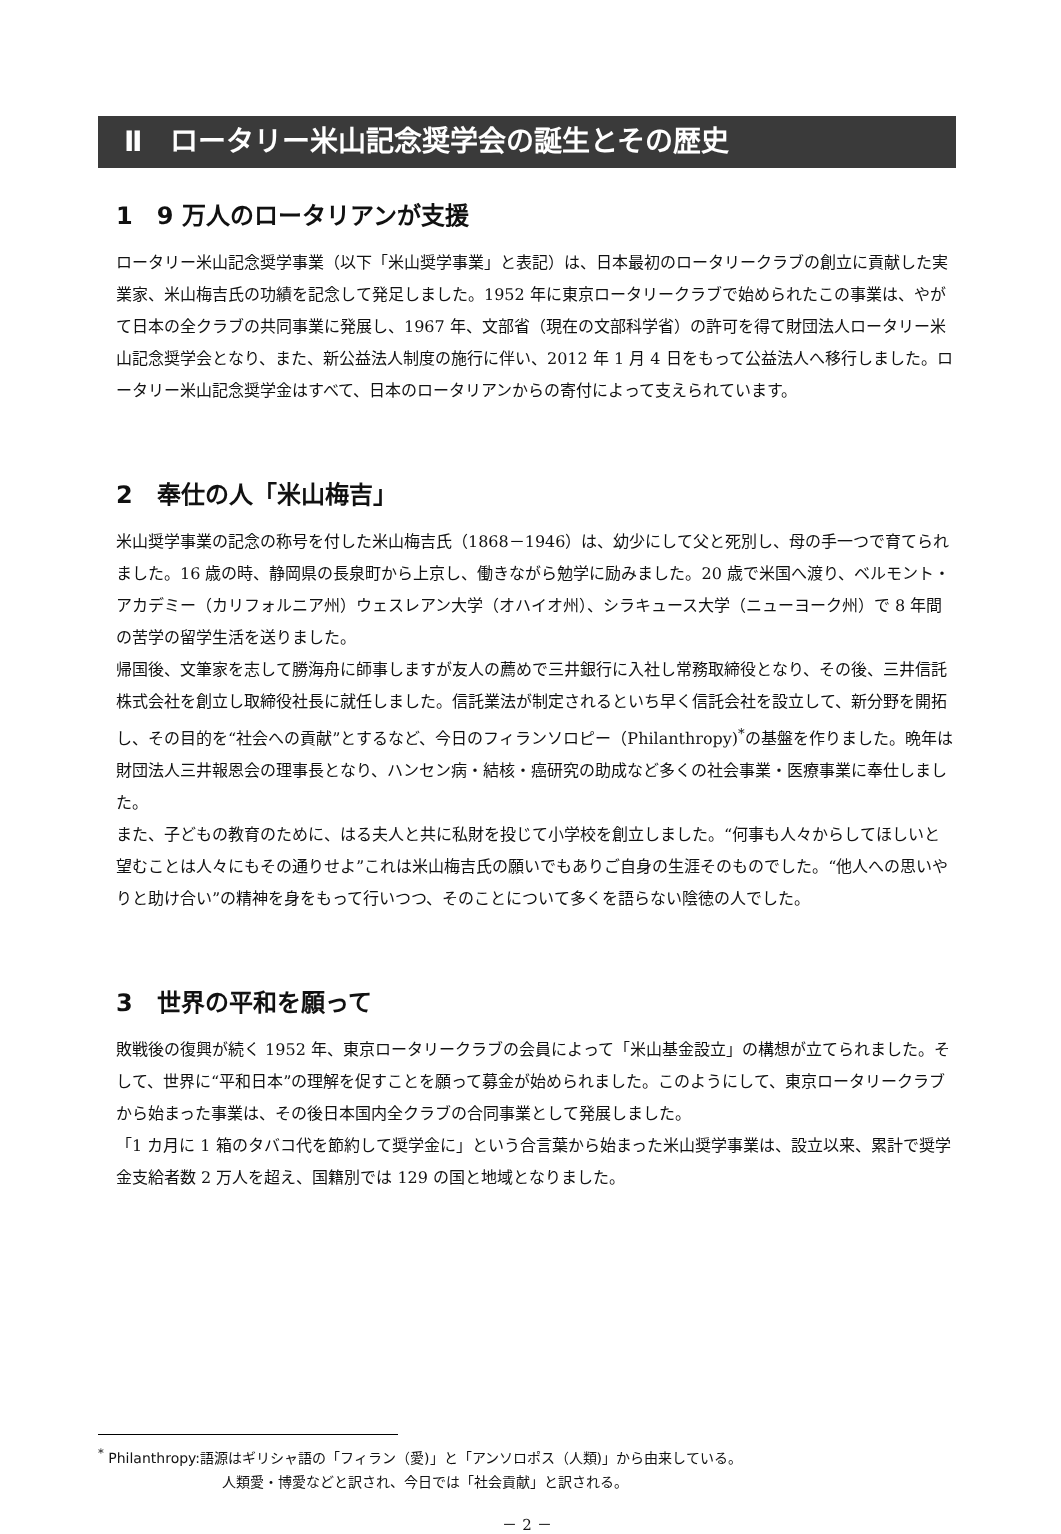Ⅱ　ロータリー米山記念奨学会の誕生とその歴史
1　9 万人のロータリアンが支援
ロータリー米山記念奨学事業（以下「米山奨学事業」と表記）は、日本最初のロータリークラブの創立に貢献した実業家、米山梅吉氏の功績を記念して発足しました。1952 年に東京ロータリークラブで始められたこの事業は、やがて日本の全クラブの共同事業に発展し、1967 年、文部省（現在の文部科学省）の許可を得て財団法人ロータリー米山記念奨学会となり、また、新公益法人制度の施行に伴い、2012 年 1 月 4 日をもって公益法人へ移行しました。ロータリー米山記念奨学金はすべて、日本のロータリアンからの寄付によって支えられています。
2　奉仕の人「米山梅吉」
米山奨学事業の記念の称号を付した米山梅吉氏（1868－1946）は、幼少にして父と死別し、母の手一つで育てられました。16 歳の時、静岡県の長泉町から上京し、働きながら勉学に励みました。20 歳で米国へ渡り、ベルモント・アカデミー（カリフォルニア州）ウェスレアン大学（オハイオ州）、シラキュース大学（ニューヨーク州）で 8 年間の苦学の留学生活を送りました。
帰国後、文筆家を志して勝海舟に師事しますが友人の薦めで三井銀行に入社し常務取締役となり、その後、三井信託株式会社を創立し取締役社長に就任しました。信託業法が制定されるといち早く信託会社を設立して、新分野を開拓し、その目的を“社会への貢献”とするなど、今日のフィランソロピー（Philanthropy)<sup>*</sup>の基盤を作りました。晩年は財団法人三井報恩会の理事長となり、ハンセン病・結核・癌研究の助成など多くの社会事業・医療事業に奉仕しました。
また、子どもの教育のために、はる夫人と共に私財を投じて小学校を創立しました。“何事も人々からしてほしいと望むことは人々にもその通りせよ”これは米山梅吉氏の願いでもありご自身の生涯そのものでした。“他人への思いやりと助け合い”の精神を身をもって行いつつ、そのことについて多くを語らない陰徳の人でした。
3　世界の平和を願って
敗戦後の復興が続く 1952 年、東京ロータリークラブの会員によって「米山基金設立」の構想が立てられました。そして、世界に“平和日本”の理解を促すことを願って募金が始められました。このようにして、東京ロータリークラブから始まった事業は、その後日本国内全クラブの合同事業として発展しました。
「1 カ月に 1 箱のタバコ代を節約して奨学金に」という合言葉から始まった米山奨学事業は、設立以来、累計で奨学金支給者数 2 万人を超え、国籍別では 129 の国と地域となりました。
<sup>*</sup> Philanthropy:語源はギリシャ語の「フィラン（愛)」と「アンソロポス（人類)」から由来している。
人類愛・博愛などと訳され、今日では「社会貢献」と訳される。
－ 2 －